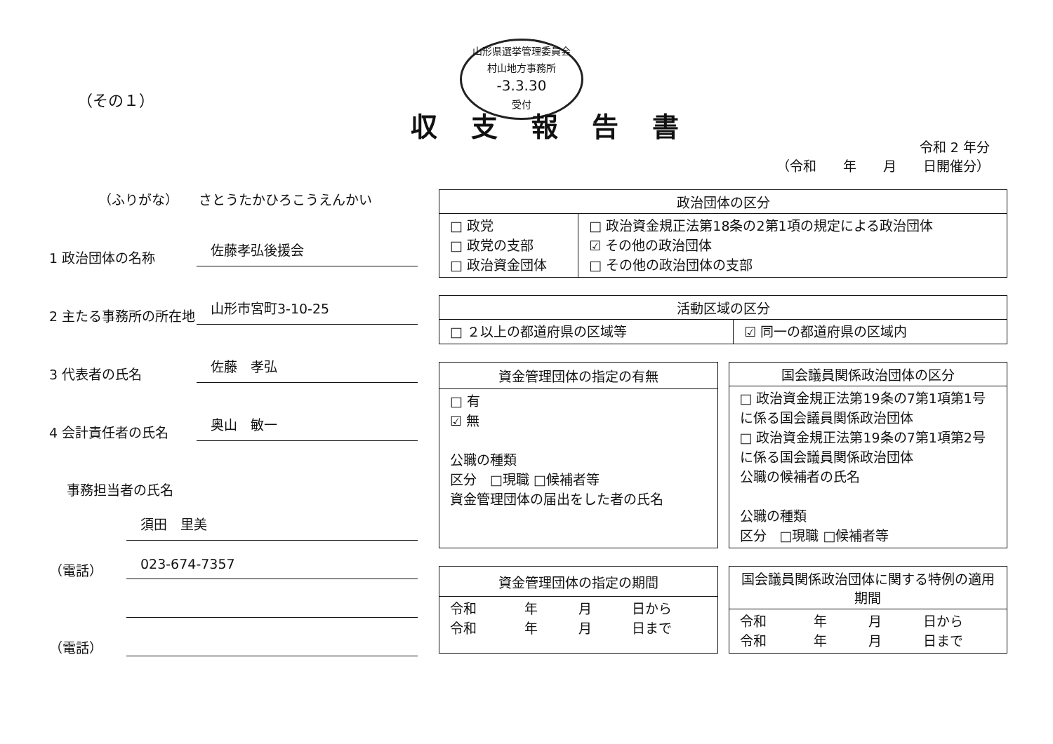（その１）
山形県選挙管理委員会
村山地方事務所
-3.3.30
受付
収支報告書
令和 2 年分
（令和　　年　　月　　日開催分）
（ふりがな）　　さとうたかひろこうえんかい
1 政治団体の名称
佐藤孝弘後援会
2 主たる事務所の所在地
山形市宮町3-10-25
3 代表者の氏名
佐藤　孝弘
4 会計責任者の氏名
奥山　敏一
事務担当者の氏名
須田　里美
（電話）
023-674-7357
（電話）
| 政治団体の区分 | |
| --- | --- |
| □ 政党 □ 政党の支部 □ 政治資金団体 | □ 政治資金規正法第18条の2第1項の規定による政治団体 ☑ その他の政治団体 □ その他の政治団体の支部 |
| 活動区域の区分 | |
| --- | --- |
| □ ２以上の都道府県の区域等 | ☑ 同一の都道府県の区域内 |
| 資金管理団体の指定の有無 |
| --- |
| □ 有 ☑ 無 公職の種類 区分 □現職 □候補者等 資金管理団体の届出をした者の氏名 |
| 国会議員関係政治団体の区分 |
| --- |
| □ 政治資金規正法第19条の7第1項第1号に係る国会議員関係政治団体 □ 政治資金規正法第19条の7第1項第2号に係る国会議員関係政治団体 公職の候補者の氏名 公職の種類 区分 □現職 □候補者等 |
| 資金管理団体の指定の期間 | | | |
| --- | --- | --- | --- |
| 令和 令和 | 年 年 | 月 月 | 日から 日まで |
| 国会議員関係政治団体に関する特例の適用期間 | | | |
| --- | --- | --- | --- |
| 令和 令和 | 年 年 | 月 月 | 日から 日まで |